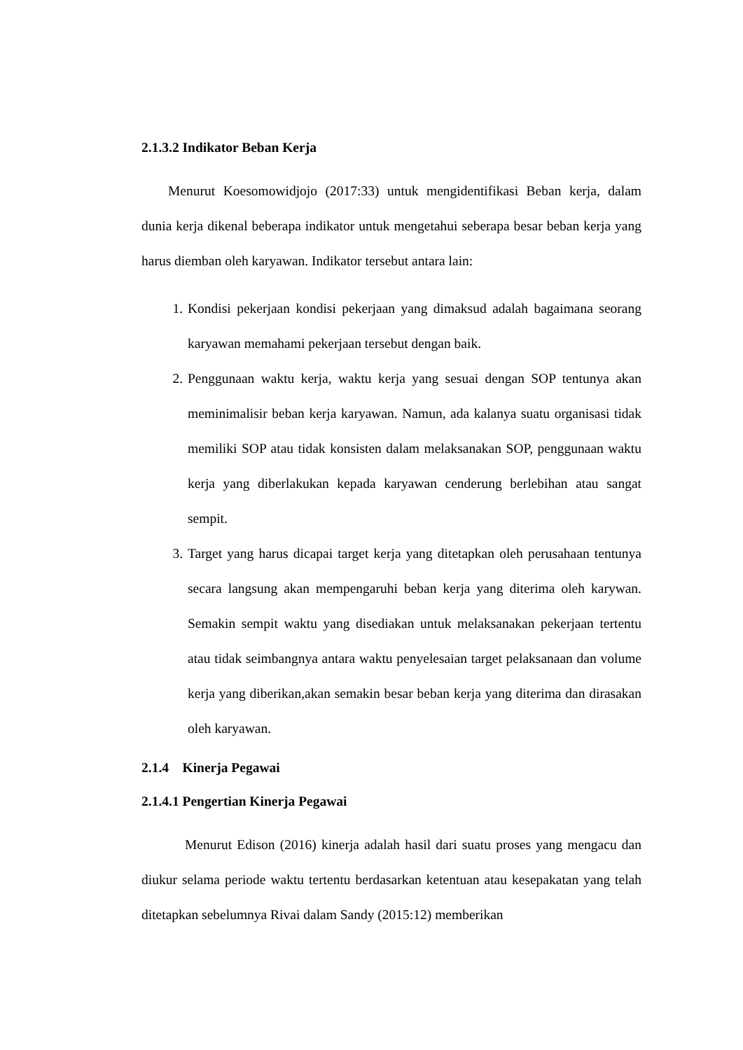2.1.3.2 Indikator Beban Kerja
Menurut Koesomowidjojo (2017:33) untuk mengidentifikasi Beban kerja, dalam dunia kerja dikenal beberapa indikator untuk mengetahui seberapa besar beban kerja yang harus diemban oleh karyawan. Indikator tersebut antara lain:
1. Kondisi pekerjaan kondisi pekerjaan yang dimaksud adalah bagaimana seorang karyawan memahami pekerjaan tersebut dengan baik.
2. Penggunaan waktu kerja, waktu kerja yang sesuai dengan SOP tentunya akan meminimalisir beban kerja karyawan. Namun, ada kalanya suatu organisasi tidak memiliki SOP atau tidak konsisten dalam melaksanakan SOP, penggunaan waktu kerja yang diberlakukan kepada karyawan cenderung berlebihan atau sangat sempit.
3. Target yang harus dicapai target kerja yang ditetapkan oleh perusahaan tentunya secara langsung akan mempengaruhi beban kerja yang diterima oleh karywan. Semakin sempit waktu yang disediakan untuk melaksanakan pekerjaan tertentu atau tidak seimbangnya antara waktu penyelesaian target pelaksanaan dan volume kerja yang diberikan,akan semakin besar beban kerja yang diterima dan dirasakan oleh karyawan.
2.1.4 Kinerja Pegawai
2.1.4.1 Pengertian Kinerja Pegawai
Menurut Edison (2016) kinerja adalah hasil dari suatu proses yang mengacu dan diukur selama periode waktu tertentu berdasarkan ketentuan atau kesepakatan yang telah ditetapkan sebelumnya Rivai dalam Sandy (2015:12) memberikan